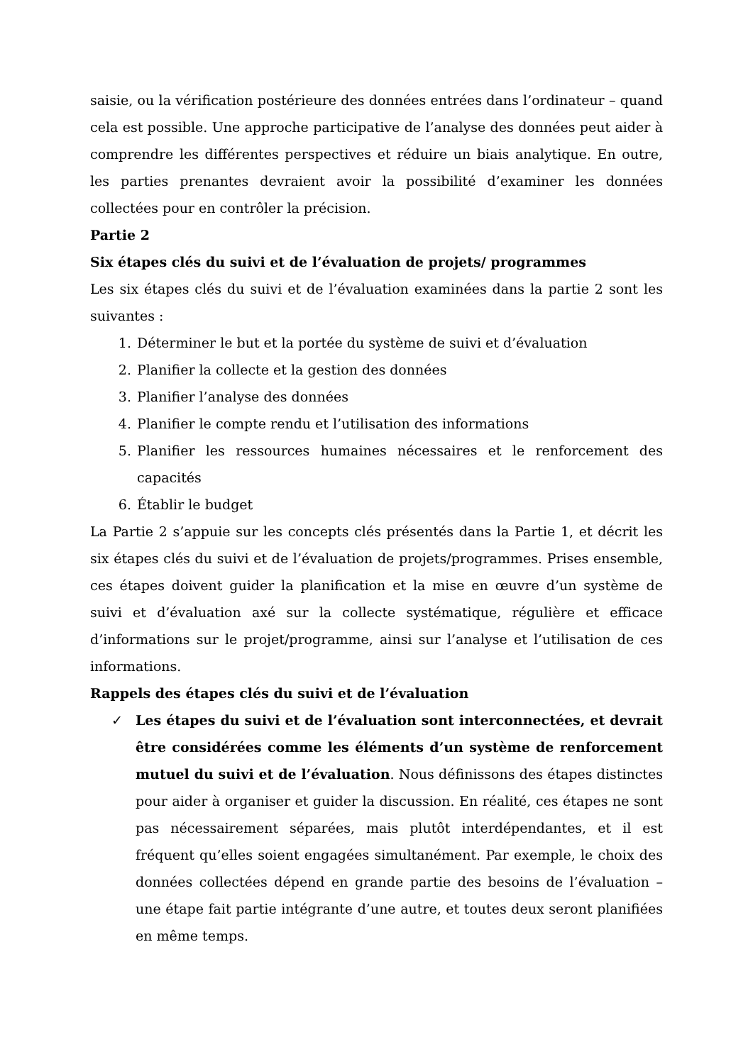saisie, ou la vérification postérieure des données entrées dans l’ordinateur – quand cela est possible. Une approche participative de l’analyse des données peut aider à comprendre les différentes perspectives et réduire un biais analytique. En outre, les parties prenantes devraient avoir la possibilité d’examiner les données collectées pour en contrôler la précision.
Partie 2
Six étapes clés du suivi et de l’évaluation de projets/ programmes
Les six étapes clés du suivi et de l’évaluation examinées dans la partie 2 sont les suivantes :
1. Déterminer le but et la portée du système de suivi et d’évaluation
2. Planifier la collecte et la gestion des données
3. Planifier l’analyse des données
4. Planifier le compte rendu et l’utilisation des informations
5. Planifier les ressources humaines nécessaires et le renforcement des capacités
6. Établir le budget
La Partie 2 s’appuie sur les concepts clés présentés dans la Partie 1, et décrit les six étapes clés du suivi et de l’évaluation de projets/programmes. Prises ensemble, ces étapes doivent guider la planification et la mise en œuvre d’un système de suivi et d’évaluation axé sur la collecte systématique, régulière et efficace d’informations sur le projet/programme, ainsi sur l’analyse et l’utilisation de ces informations.
Rappels des étapes clés du suivi et de l’évaluation
✓ Les étapes du suivi et de l’évaluation sont interconnectées, et devrait être considérées comme les éléments d’un système de renforcement mutuel du suivi et de l’évaluation. Nous définissons des étapes distinctes pour aider à organiser et guider la discussion. En réalité, ces étapes ne sont pas nécessairement séparées, mais plutôt interdépendantes, et il est fréquent qu’elles soient engagées simultanément. Par exemple, le choix des données collectées dépend en grande partie des besoins de l’évaluation – une étape fait partie intégrante d’une autre, et toutes deux seront planifiées en même temps.